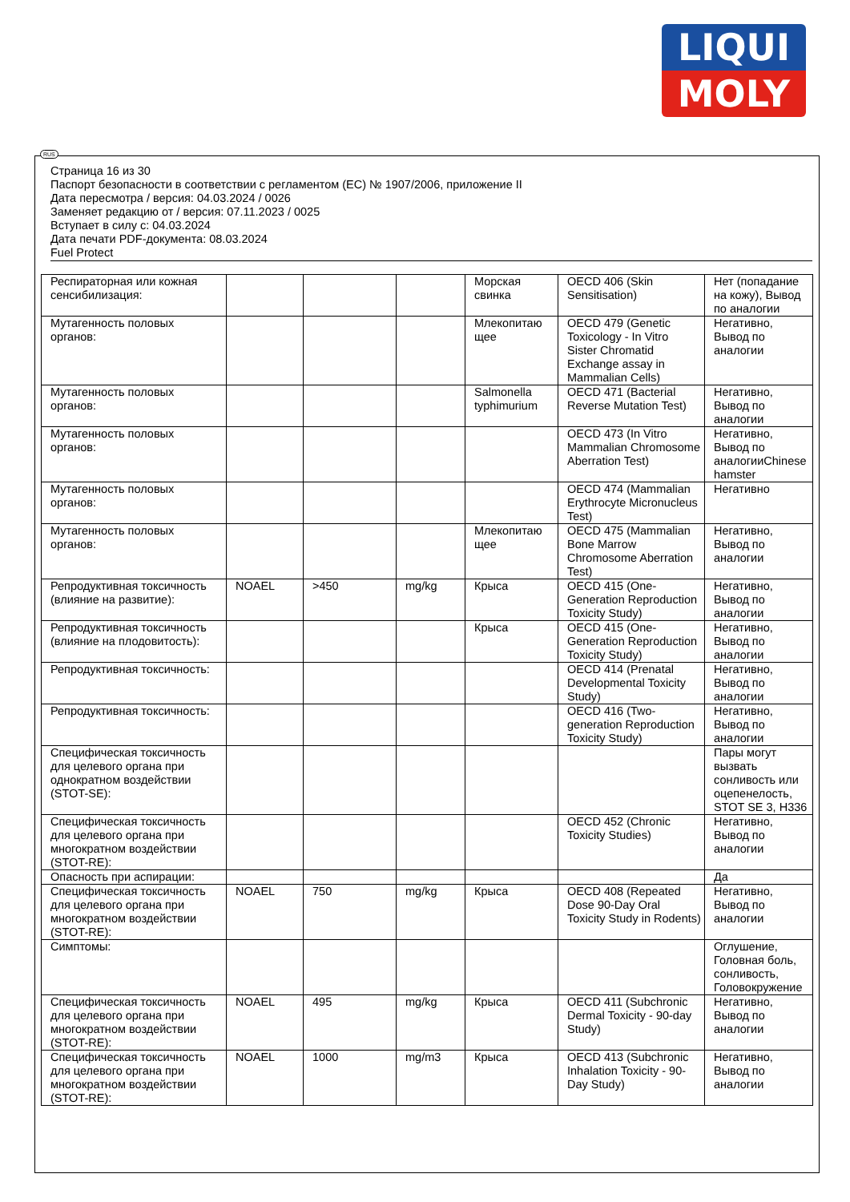LIQUI
MOLY
RUS
Страница 16 из 30
Паспорт безопасности в соответствии с регламентом (ЕС) № 1907/2006, приложение II
Дата пересмотра / версия: 04.03.2024 / 0026
Заменяет редакцию от / версия: 07.11.2023 / 0025
Вступает в силу с: 04.03.2024
Дата печати PDF-документа: 08.03.2024
Fuel Protect
| Респираторная или кожная сенсибилизация: | | | | Морская свинка | OECD 406 (Skin Sensitisation) | Нет (попадание на кожу), Вывод по аналогии |
| Мутагенность половых органов: | | | | Млекопитаю щее | OECD 479 (Genetic Toxicology - In Vitro Sister Chromatid Exchange assay in Mammalian Cells) | Негативно, Вывод по аналогии |
| Мутагенность половых органов: | | | | Salmonella typhimurium | OECD 471 (Bacterial Reverse Mutation Test) | Негативно, Вывод по аналогии |
| Мутагенность половых органов: | | | | | OECD 473 (In Vitro Mammalian Chromosome Aberration Test) | Негативно, Вывод по аналогииChinese hamster |
| Мутагенность половых органов: | | | | | OECD 474 (Mammalian Erythrocyte Micronucleus Test) | Негативно |
| Мутагенность половых органов: | | | | Млекопитаю щее | OECD 475 (Mammalian Bone Marrow Chromosome Aberration Test) | Негативно, Вывод по аналогии |
| Репродуктивная токсичность (влияние на развитие): | NOAEL | >450 | mg/kg | Крыса | OECD 415 (One-Generation Reproduction Toxicity Study) | Негативно, Вывод по аналогии |
| Репродуктивная токсичность (влияние на плодовитость): | | | | Крыса | OECD 415 (One-Generation Reproduction Toxicity Study) | Негативно, Вывод по аналогии |
| Репродуктивная токсичность: | | | | | OECD 414 (Prenatal Developmental Toxicity Study) | Негативно, Вывод по аналогии |
| Репродуктивная токсичность: | | | | | OECD 416 (Two-generation Reproduction Toxicity Study) | Негативно, Вывод по аналогии |
| Специфическая токсичность для целевого органа при однократном воздействии (STOT-SE): | | | | | | Пары могут вызвать сонливость или оцепенелость, STOT SE 3, H336 |
| Специфическая токсичность для целевого органа при многократном воздействии (STOT-RE): | | | | | OECD 452 (Chronic Toxicity Studies) | Негативно, Вывод по аналогии |
| Опасность при аспирации: | | | | | | Да |
| Специфическая токсичность для целевого органа при многократном воздействии (STOT-RE): | NOAEL | 750 | mg/kg | Крыса | OECD 408 (Repeated Dose 90-Day Oral Toxicity Study in Rodents) | Негативно, Вывод по аналогии |
| Симптомы: | | | | | | Оглушение, Головная боль, сонливость, Головокружение |
| Специфическая токсичность для целевого органа при многократном воздействии (STOT-RE): | NOAEL | 495 | mg/kg | Крыса | OECD 411 (Subchronic Dermal Toxicity - 90-day Study) | Негативно, Вывод по аналогии |
| Специфическая токсичность для целевого органа при многократном воздействии (STOT-RE): | NOAEL | 1000 | mg/m3 | Крыса | OECD 413 (Subchronic Inhalation Toxicity - 90-Day Study) | Негативно, Вывод по аналогии |